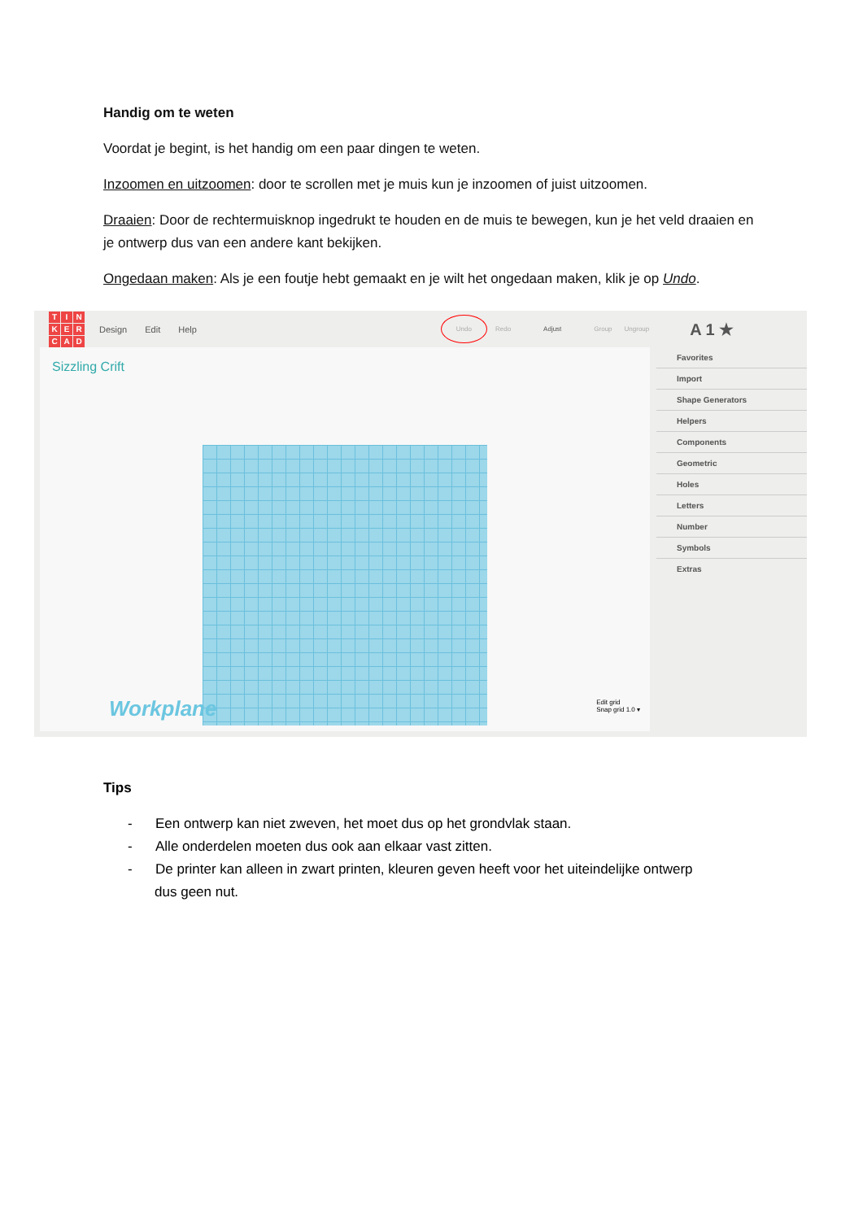Handig om te weten
Voordat je begint, is het handig om een paar dingen te weten.
Inzoomen en uitzoomen: door te scrollen met je muis kun je inzoomen of juist uitzoomen.
Draaien: Door de rechtermuisknop ingedrukt te houden en de muis te bewegen, kun je het veld draaien en je ontwerp dus van een andere kant bekijken.
Ongedaan maken: Als je een foutje hebt gemaakt en je wilt het ongedaan maken, klik je op Undo.
TINKERCAD
Design Edit Help Undo Redo Adjust Group Ungroup A 1 ★
Sizzling Crift
Workplane
Edit grid
Snap grid 1.0 ▾
Favorites
Import
Shape Generators
Helpers
Components
Geometric
Holes
Letters
Number
Symbols
Extras
Tips
- Een ontwerp kan niet zweven, het moet dus op het grondvlak staan.
- Alle onderdelen moeten dus ook aan elkaar vast zitten.
- De printer kan alleen in zwart printen, kleuren geven heeft voor het uiteindelijke ontwerp
dus geen nut.